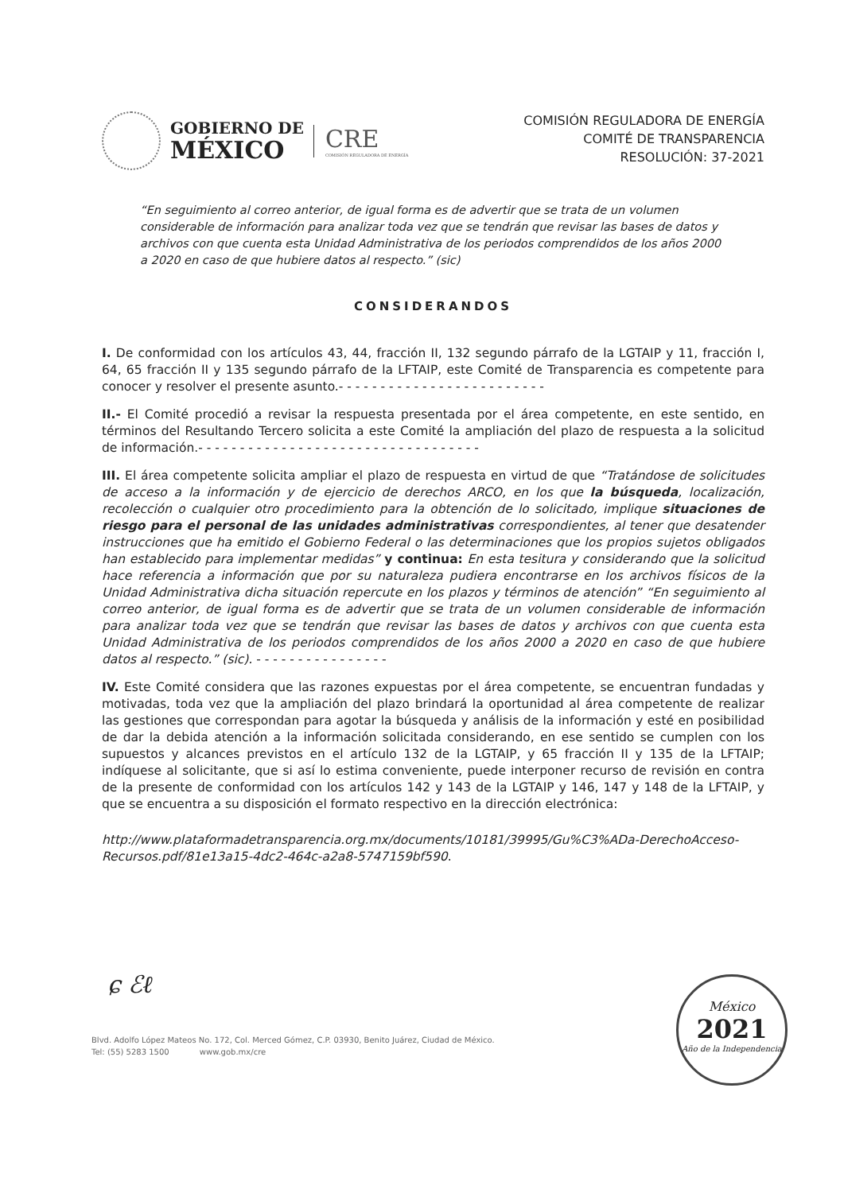GOBIERNO DE
MÉXICO
CRE
COMISIÓN REGULADORA DE ENERGÍA
COMISIÓN REGULADORA DE ENERGÍA
COMITÉ DE TRANSPARENCIA
RESOLUCIÓN: 37-2021
“En seguimiento al correo anterior, de igual forma es de advertir que se trata de un volumen considerable de información para analizar toda vez que se tendrán que revisar las bases de datos y archivos con que cuenta esta Unidad Administrativa de los periodos comprendidos de los años 2000 a 2020 en caso de que hubiere datos al respecto.” (sic)
CONSIDERANDOS
I. De conformidad con los artículos 43, 44, fracción II, 132 segundo párrafo de la LGTAIP y 11, fracción I, 64, 65 fracción II y 135 segundo párrafo de la LFTAIP, este Comité de Transparencia es competente para conocer y resolver el presente asunto.- - - - - - - - - - - - - - - - - - - - - - - - -
II.- El Comité procedió a revisar la respuesta presentada por el área competente, en este sentido, en términos del Resultando Tercero solicita a este Comité la ampliación del plazo de respuesta a la solicitud de información.- - - - - - - - - - - - - - - - - - - - - - - - - - - - - - - - - -
III. El área competente solicita ampliar el plazo de respuesta en virtud de que “Tratándose de solicitudes de acceso a la información y de ejercicio de derechos ARCO, en los que la búsqueda, localización, recolección o cualquier otro procedimiento para la obtención de lo solicitado, implique situaciones de riesgo para el personal de las unidades administrativas correspondientes, al tener que desatender instrucciones que ha emitido el Gobierno Federal o las determinaciones que los propios sujetos obligados han establecido para implementar medidas” y continua: En esta tesitura y considerando que la solicitud hace referencia a información que por su naturaleza pudiera encontrarse en los archivos físicos de la Unidad Administrativa dicha situación repercute en los plazos y términos de atención” “En seguimiento al correo anterior, de igual forma es de advertir que se trata de un volumen considerable de información para analizar toda vez que se tendrán que revisar las bases de datos y archivos con que cuenta esta Unidad Administrativa de los periodos comprendidos de los años 2000 a 2020 en caso de que hubiere datos al respecto.” (sic). - - - - - - - - - - - - - - - -
IV. Este Comité considera que las razones expuestas por el área competente, se encuentran fundadas y motivadas, toda vez que la ampliación del plazo brindará la oportunidad al área competente de realizar las gestiones que correspondan para agotar la búsqueda y análisis de la información y esté en posibilidad de dar la debida atención a la información solicitada considerando, en ese sentido se cumplen con los supuestos y alcances previstos en el artículo 132 de la LGTAIP, y 65 fracción II y 135 de la LFTAIP; indíquese al solicitante, que si así lo estima conveniente, puede interponer recurso de revisión en contra de la presente de conformidad con los artículos 142 y 143 de la LGTAIP y 146, 147 y 148 de la LFTAIP, y que se encuentra a su disposición el formato respectivo en la dirección electrónica:
http://www.plataformadetransparencia.org.mx/documents/10181/39995/Gu%C3%ADa-DerechoAcceso-Recursos.pdf/81e13a15-4dc2-464c-a2a8-5747159bf590.
ɕ ℰℓ
Blvd. Adolfo López Mateos No. 172, Col. Merced Gómez, C.P. 03930, Benito Juárez, Ciudad de México.
Tel: (55) 5283 1500 www.gob.mx/cre
México
2021
Año de la Independencia